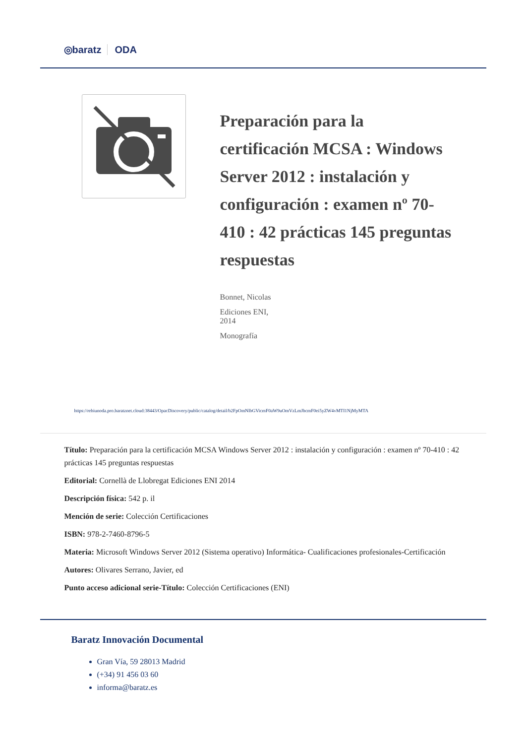◎baratz ODA
Preparación para la certificación MCSA : Windows Server 2012 : instalación y configuración : examen nº 70-410 : 42 prácticas 145 preguntas respuestas
Bonnet, Nicolas
Ediciones ENI,
2014
Monografía
https://rebiunoda.pro.baratznet.cloud:38443/OpacDiscovery/public/catalog/detail/b2FpOmNlbGVicmF0aW9uOmVzLmJhcmF0ei5yZW4vMTI1NjMyMTA
Título: Preparación para la certificación MCSA Windows Server 2012 : instalación y configuración : examen nº 70-410 : 42 prácticas 145 preguntas respuestas
Editorial: Cornellà de Llobregat Ediciones ENI 2014
Descripción física: 542 p. il
Mención de serie: Colección Certificaciones
ISBN: 978-2-7460-8796-5
Materia: Microsoft Windows Server 2012 (Sistema operativo) Informática- Cualificaciones profesionales-Certificación
Autores: Olivares Serrano, Javier, ed
Punto acceso adicional serie-Título: Colección Certificaciones (ENI)
Baratz Innovación Documental
Gran Vía, 59 28013 Madrid
(+34) 91 456 03 60
informa@baratz.es